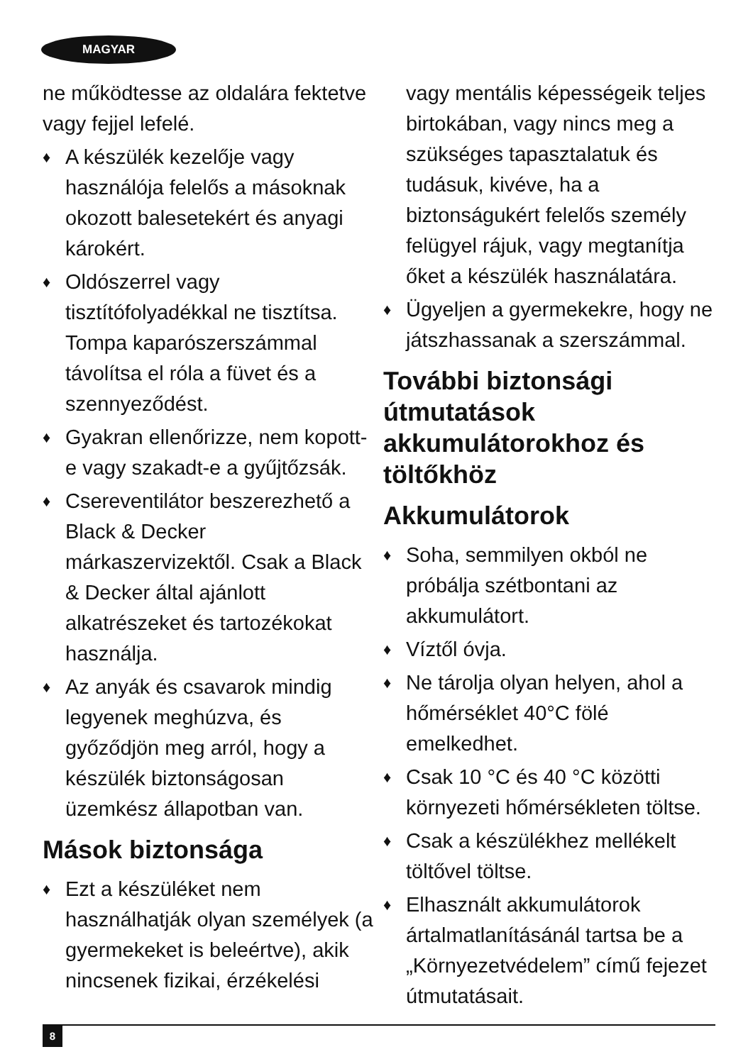MAGYAR
ne működtesse az oldalára fektetve vagy fejjel lefelé.
♦ A készülék kezelője vagy használója felelős a másoknak okozott balesetekért és anyagi károkért.
♦ Oldószerrel vagy tisztítófolyadékkal ne tisztítsa. Tompa kaparószerszámmal távolítsa el róla a füvet és a szennyeződést.
♦ Gyakran ellenőrizze, nem kopott-e vagy szakadt-e a gyűjtőzsák.
♦ Csereventilátor beszerezhető a Black & Decker márkaszervizektől. Csak a Black & Decker által ajánlott alkatrészeket és tartozékokat használja.
♦ Az anyák és csavarok mindig legyenek meghúzva, és győződjön meg arról, hogy a készülék biztonságosan üzemkész állapotban van.
Mások biztonsága
♦ Ezt a készüléket nem használhatják olyan személyek (a gyermekeket is beleértve), akik nincsenek fizikai, érzékelési
vagy mentális képességeik teljes birtokában, vagy nincs meg a szükséges tapasztalatuk és tudásuk, kivéve, ha a biztonságukért felelős személy felügyel rájuk, vagy megtanítja őket a készülék használatára.
♦ Ügyeljen a gyermekekre, hogy ne játszhassanak a szerszámmal.
További biztonsági útmutatások akkumulátorokhoz és töltőkhöz
Akkumulátorok
♦ Soha, semmilyen okból ne próbálja szétbontani az akkumulátort.
♦ Víztől óvja.
♦ Ne tárolja olyan helyen, ahol a hőmérséklet 40°C fölé emelkedhet.
♦ Csak 10 °C és 40 °C közötti környezeti hőmérsékleten töltse.
♦ Csak a készülékhez mellékelt töltővel töltse.
♦ Elhasznált akkumulátorok ártalmatlanításánál tartsa be a „Környezetvédelem” című fejezet útmutatásait.
8